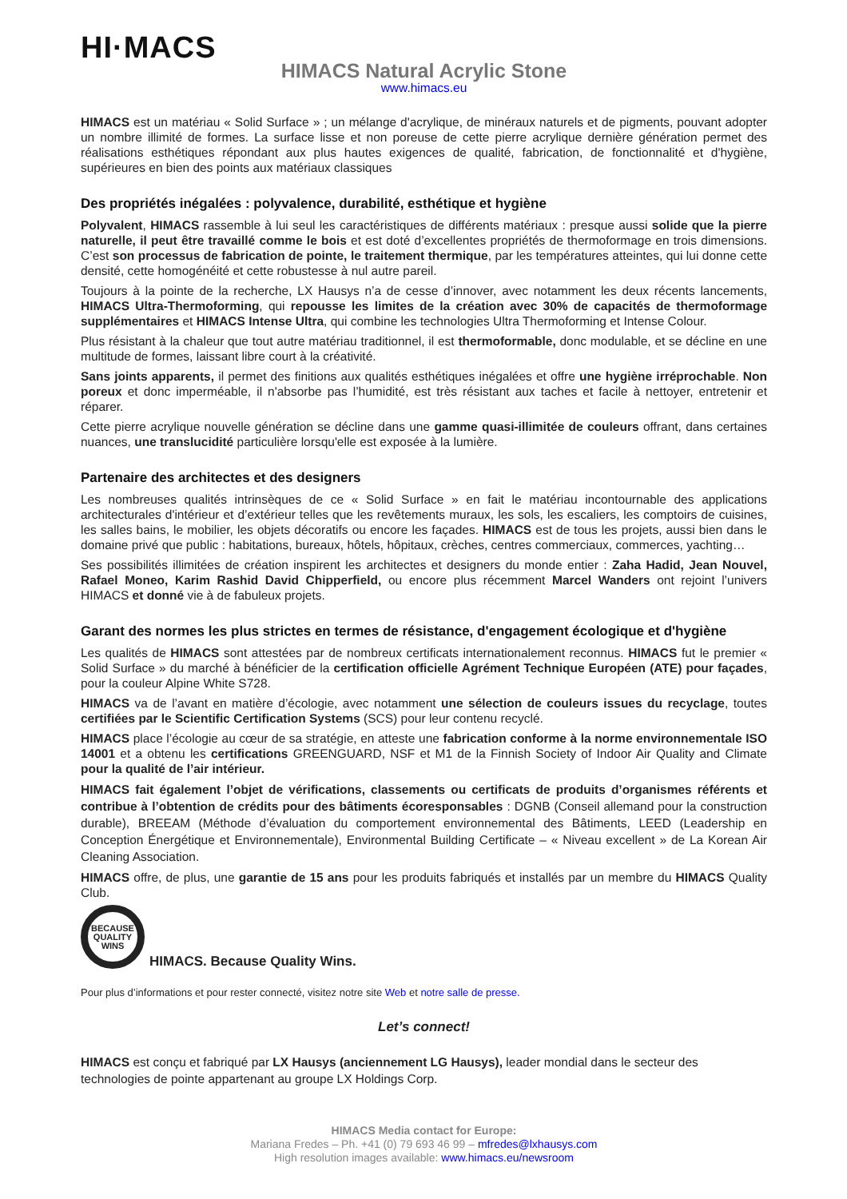HI·MACS
HIMACS Natural Acrylic Stone
www.himacs.eu
HIMACS est un matériau « Solid Surface » ; un mélange d'acrylique, de minéraux naturels et de pigments, pouvant adopter un nombre illimité de formes. La surface lisse et non poreuse de cette pierre acrylique dernière génération permet des réalisations esthétiques répondant aux plus hautes exigences de qualité, fabrication, de fonctionnalité et d'hygiène, supérieures en bien des points aux matériaux classiques
Des propriétés inégalées : polyvalence, durabilité, esthétique et hygiène
Polyvalent, HIMACS rassemble à lui seul les caractéristiques de différents matériaux : presque aussi solide que la pierre naturelle, il peut être travaillé comme le bois et est doté d’excellentes propriétés de thermoformage en trois dimensions. C’est son processus de fabrication de pointe, le traitement thermique, par les températures atteintes, qui lui donne cette densité, cette homogénéité et cette robustesse à nul autre pareil.
Toujours à la pointe de la recherche, LX Hausys n’a de cesse d’innover, avec notamment les deux récents lancements, HIMACS Ultra-Thermoforming, qui repousse les limites de la création avec 30% de capacités de thermoformage supplémentaires et HIMACS Intense Ultra, qui combine les technologies Ultra Thermoforming et Intense Colour.
Plus résistant à la chaleur que tout autre matériau traditionnel, il est thermoformable, donc modulable, et se décline en une multitude de formes, laissant libre court à la créativité.
Sans joints apparents, il permet des finitions aux qualités esthétiques inégalées et offre une hygiène irréprochable. Non poreux et donc imperméable, il n'absorbe pas l’humidité, est très résistant aux taches et facile à nettoyer, entretenir et réparer.
Cette pierre acrylique nouvelle génération se décline dans une gamme quasi-illimitée de couleurs offrant, dans certaines nuances, une translucidité particulière lorsqu'elle est exposée à la lumière.
Partenaire des architectes et des designers
Les nombreuses qualités intrinsèques de ce « Solid Surface » en fait le matériau incontournable des applications architecturales d'intérieur et d’extérieur telles que les revêtements muraux, les sols, les escaliers, les comptoirs de cuisines, les salles bains, le mobilier, les objets décoratifs ou encore les façades. HIMACS est de tous les projets, aussi bien dans le domaine privé que public : habitations, bureaux, hôtels, hôpitaux, crèches, centres commerciaux, commerces, yachting…
Ses possibilités illimitées de création inspirent les architectes et designers du monde entier : Zaha Hadid, Jean Nouvel, Rafael Moneo, Karim Rashid David Chipperfield, ou encore plus récemment Marcel Wanders ont rejoint l’univers HIMACS et donné vie à de fabuleux projets.
Garant des normes les plus strictes en termes de résistance, d'engagement écologique et d'hygiène
Les qualités de HIMACS sont attestées par de nombreux certificats internationalement reconnus. HIMACS fut le premier « Solid Surface » du marché à bénéficier de la certification officielle Agrément Technique Européen (ATE) pour façades, pour la couleur Alpine White S728.
HIMACS va de l’avant en matière d’écologie, avec notamment une sélection de couleurs issues du recyclage, toutes certifiées par le Scientific Certification Systems (SCS) pour leur contenu recyclé.
HIMACS place l’écologie au cœur de sa stratégie, en atteste une fabrication conforme à la norme environnementale ISO 14001 et a obtenu les certifications GREENGUARD, NSF et M1 de la Finnish Society of Indoor Air Quality and Climate pour la qualité de l’air intérieur.
HIMACS fait également l’objet de vérifications, classements ou certificats de produits d’organismes référents et contribue à l’obtention de crédits pour des bâtiments écoresponsables : DGNB (Conseil allemand pour la construction durable), BREEAM (Méthode d’évaluation du comportement environnemental des Bâtiments, LEED (Leadership en Conception Énergétique et Environnementale), Environmental Building Certificate – « Niveau excellent » de La Korean Air Cleaning Association.
HIMACS offre, de plus, une garantie de 15 ans pour les produits fabriqués et installés par un membre du HIMACS Quality Club.
BECAUSE
QUALITY
WINS
HIMACS. Because Quality Wins.
Pour plus d’informations et pour rester connecté, visitez notre site Web et notre salle de presse.
Let’s connect!
HIMACS est conçu et fabriqué par LX Hausys (anciennement LG Hausys), leader mondial dans le secteur des technologies de pointe appartenant au groupe LX Holdings Corp.
HIMACS Media contact for Europe:
Mariana Fredes – Ph. +41 (0) 79 693 46 99 – mfredes@lxhausys.com
High resolution images available: www.himacs.eu/newsroom